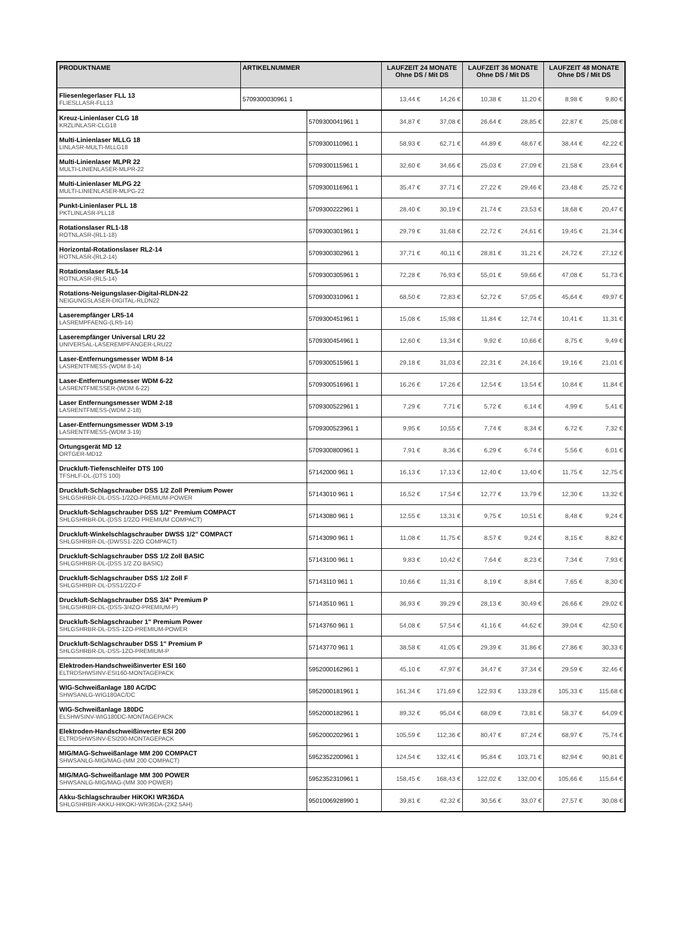| PRODUKTNAME | ARTIKELNUMMER | LAUFZEIT 24 MONATE Ohne DS / Mit DS | | LAUFZEIT 36 MONATE Ohne DS / Mit DS | | LAUFZEIT 48 MONATE Ohne DS / Mit DS | |
| --- | --- | --- | --- | --- | --- | --- | --- |
| Fliesenlegerlaser FLL 13 FLIESLLASR-FLL13 | 5709300030961 1 | 13,44 € | 14,26 € | 10,38 € | 11,20 € | 8,98 € | 9,80 € |
| Kreuz-Linienlaser CLG 18 KRZLINLASR-CLG18 | 5709300041961 1 | 34,87 € | 37,08 € | 26,64 € | 28,85 € | 22,87 € | 25,08 € |
| Multi-Linienlaser MLLG 18 LINLASR-MULTI-MLLG18 | 5709300110961 1 | 58,93 € | 62,71 € | 44,89 € | 48,67 € | 38,44 € | 42,22 € |
| Multi-Linienlaser MLPR 22 MULTI-LINIENLASER-MLPR-22 | 5709300115961 1 | 32,60 € | 34,66 € | 25,03 € | 27,09 € | 21,58 € | 23,64 € |
| Multi-Linienlaser MLPG 22 MULTI-LINIENLASER-MLPG-22 | 5709300116961 1 | 35,47 € | 37,71 € | 27,22 € | 29,46 € | 23,48 € | 25,72 € |
| Punkt-Linienlaser PLL 18 PKTLINLASR-PLL18 | 5709300222961 1 | 28,40 € | 30,19 € | 21,74 € | 23,53 € | 18,68 € | 20,47 € |
| Rotationslaser RL1-18 ROTNLASR-(RL1-18) | 5709300301961 1 | 29,79 € | 31,68 € | 22,72 € | 24,61 € | 19,45 € | 21,34 € |
| Horizontal-Rotationslaser RL2-14 ROTNLASR-(RL2-14) | 5709300302961 1 | 37,71 € | 40,11 € | 28,81 € | 31,21 € | 24,72 € | 27,12 € |
| Rotationslaser RL5-14 ROTNLASR-(RL5-14) | 5709300305961 1 | 72,28 € | 76,93 € | 55,01 € | 59,66 € | 47,08 € | 51,73 € |
| Rotations-Neigungslaser-Digital-RLDN-22 NEIGUNGSLASER-DIGITAL-RLDN22 | 5709300310961 1 | 68,50 € | 72,83 € | 52,72 € | 57,05 € | 45,64 € | 49,97 € |
| Laserempfänger LR5-14 LASREMPFAENG-(LR5-14) | 5709300451961 1 | 15,08 € | 15,98 € | 11,84 € | 12,74 € | 10,41 € | 11,31 € |
| Laserempfänger Universal LRU 22 UNIVERSAL-LASEREMPFÄNGER-LRU22 | 5709300454961 1 | 12,60 € | 13,34 € | 9,92 € | 10,66 € | 8,75 € | 9,49 € |
| Laser-Entfernungsmesser WDM 8-14 LASRENTFMESS-(WDM 8-14) | 5709300515961 1 | 29,18 € | 31,03 € | 22,31 € | 24,16 € | 19,16 € | 21,01 € |
| Laser-Entfernungsmesser WDM 6-22 LASRENTFMESSER-(WDM 6-22) | 5709300516961 1 | 16,26 € | 17,26 € | 12,54 € | 13,54 € | 10,84 € | 11,84 € |
| Laser Entfernungsmesser WDM 2-18 LASRENTFMESS-(WDM 2-18) | 5709300522961 1 | 7,29 € | 7,71 € | 5,72 € | 6,14 € | 4,99 € | 5,41 € |
| Laser-Entfernungsmesser WDM 3-19 LASRENTFMESS-(WDM 3-19) | 5709300523961 1 | 9,95 € | 10,55 € | 7,74 € | 8,34 € | 6,72 € | 7,32 € |
| Ortungsgerät MD 12 ORTGER-MD12 | 5709300800961 1 | 7,91 € | 8,36 € | 6,29 € | 6,74 € | 5,56 € | 6,01 € |
| Druckluft-Tiefenschleifer DTS 100 TFSHLF-DL-(DTS 100) | 57142000 961 1 | 16,13 € | 17,13 € | 12,40 € | 13,40 € | 11,75 € | 12,75 € |
| Druckluft-Schlagschrauber DSS 1/2 Zoll Premium Power SHLGSHRBR-DL-DSS-1/2ZO-PREMIUM-POWER | 57143010 961 1 | 16,52 € | 17,54 € | 12,77 € | 13,79 € | 12,30 € | 13,32 € |
| Druckluft-Schlagschrauber DSS 1/2" Premium COMPACT SHLGSHRBR-DL-(DSS 1/2ZO PREMIUM COMPACT) | 57143080 961 1 | 12,55 € | 13,31 € | 9,75 € | 10,51 € | 8,48 € | 9,24 € |
| Druckluft-Winkelschlagschrauber DWSS 1/2" COMPACT SHLGSHRBR-DL-(DWSS1-2ZO COMPACT) | 57143090 961 1 | 11,08 € | 11,75 € | 8,57 € | 9,24 € | 8,15 € | 8,82 € |
| Druckluft-Schlagschrauber DSS 1/2 Zoll BASIC SHLGSHRBR-DL-(DSS 1/2 ZO BASIC) | 57143100 961 1 | 9,83 € | 10,42 € | 7,64 € | 8,23 € | 7,34 € | 7,93 € |
| Druckluft-Schlagschrauber DSS 1/2 Zoll F SHLGSHRBR-DL-DSS1/2ZO-F | 57143110 961 1 | 10,66 € | 11,31 € | 8,19 € | 8,84 € | 7,65 € | 8,30 € |
| Druckluft-Schlagschrauber DSS 3/4" Premium P SHLGSHRBR-DL-(DSS-3/4ZO-PREMIUM-P) | 57143510 961 1 | 36,93 € | 39,29 € | 28,13 € | 30,49 € | 26,66 € | 29,02 € |
| Druckluft-Schlagschrauber 1" Premium Power SHLGSHRBR-DL-DSS-1ZO-PREMIUM-POWER | 57143760 961 1 | 54,08 € | 57,54 € | 41,16 € | 44,62 € | 39,04 € | 42,50 € |
| Druckluft-Schlagschrauber DSS 1" Premium P SHLGSHRBR-DL-DSS-1ZO-PREMIUM-P | 57143770 961 1 | 38,58 € | 41,05 € | 29,39 € | 31,86 € | 27,86 € | 30,33 € |
| Elektroden-Handschweißinverter ESI 160 ELTRDSHWSINV-ESI160-MONTAGEPACK | 5952000162961 1 | 45,10 € | 47,97 € | 34,47 € | 37,34 € | 29,59 € | 32,46 € |
| WIG-Schweißanlage 180 AC/DC SHWSANLG-WIG180AC/DC | 5952000181961 1 | 161,34 € | 171,69 € | 122,93 € | 133,28 € | 105,33 € | 115,68 € |
| WIG-Schweißanlage 180DC ELSHWSINV-WIG180DC-MONTAGEPACK | 5952000182961 1 | 89,32 € | 95,04 € | 68,09 € | 73,81 € | 58,37 € | 64,09 € |
| Elektroden-Handschweißinverter ESI 200 ELTRDSHWSINV-ESI200-MONTAGEPACK | 5952000202961 1 | 105,59 € | 112,36 € | 80,47 € | 87,24 € | 68,97 € | 75,74 € |
| MIG/MAG-Schweißanlage MM 200 COMPACT SHWSANLG-MIG/MAG-(MM 200 COMPACT) | 5952352200961 1 | 124,54 € | 132,41 € | 95,84 € | 103,71 € | 82,94 € | 90,81 € |
| MIG/MAG-Schweißanlage MM 300 POWER SHWSANLG-MIG/MAG-(MM 300 POWER) | 5952352310961 1 | 158,45 € | 168,43 € | 122,02 € | 132,00 € | 105,66 € | 115,64 € |
| Akku-Schlagschrauber HiKOKI WR36DA SHLGSHRBR-AKKU-HIKOKI-WR36DA-(2X2.5AH) | 9501006928990 1 | 39,81 € | 42,32 € | 30,56 € | 33,07 € | 27,57 € | 30,08 € |